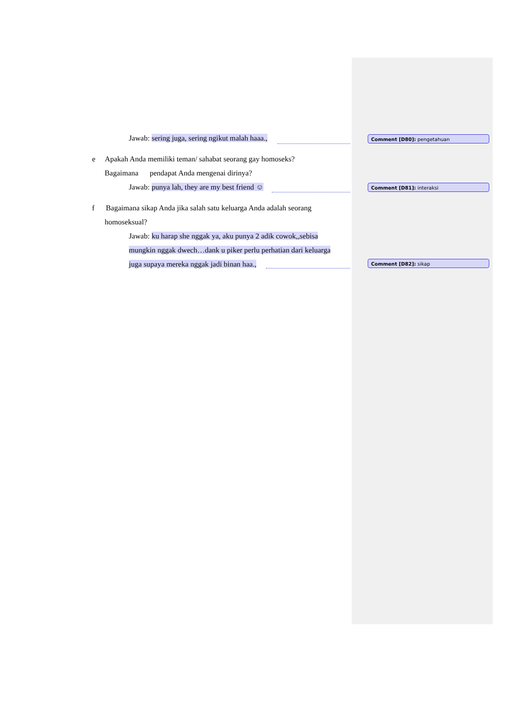Jawab: sering juga, sering ngikut malah haaa.,
e Apakah Anda memiliki teman/ sahabat seorang gay homoseks?
Bagaimana pendapat Anda mengenai dirinya?
Jawab: punya lah, they are my best friend ☺
f Bagaimana sikap Anda jika salah satu keluarga Anda adalah seorang
homoseksual?
Jawab: ku harap she nggak ya, aku punya 2 adik cowok,,sebisa
mungkin nggak dwech…dank u piker perlu perhatian dari keluarga
juga supaya mereka nggak jadi binan haa.,
Comment [D80]: pengetahuan
Comment [D81]: interaksi
Comment [D82]: sikap